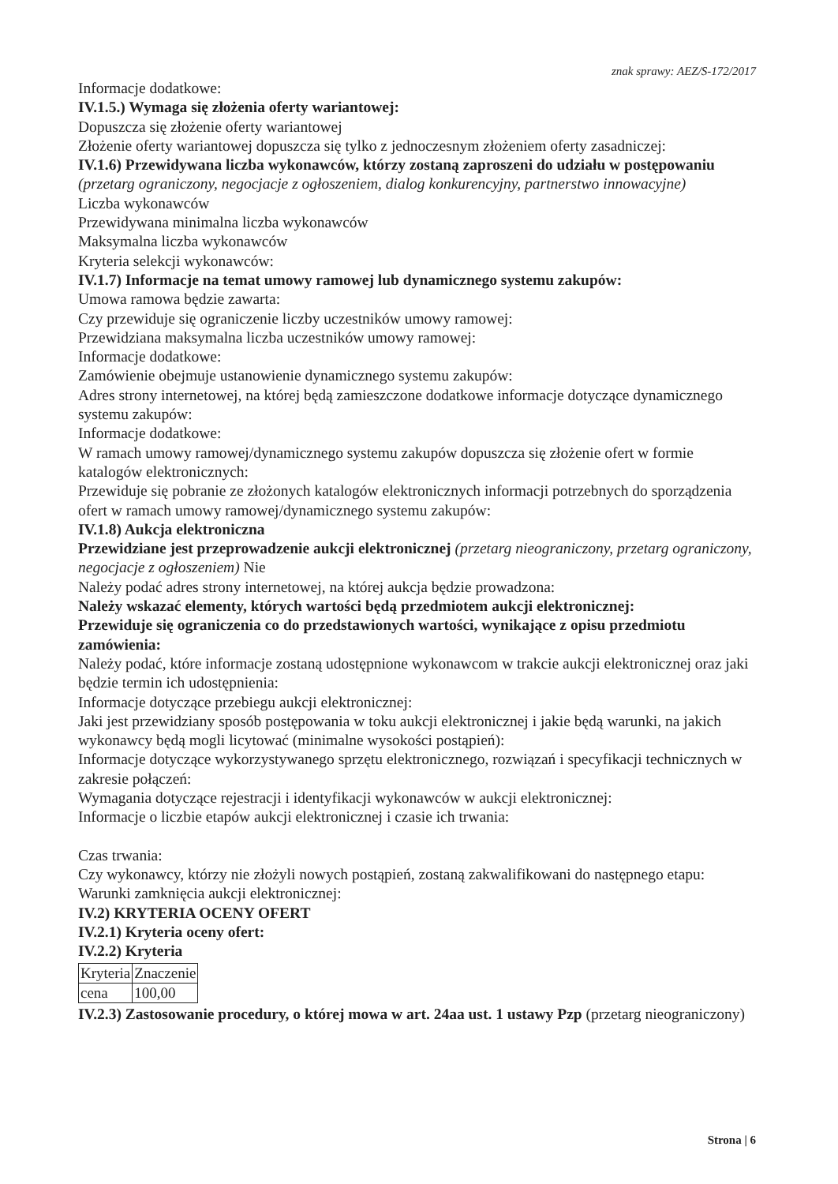znak sprawy: AEZ/S-172/2017
Informacje dodatkowe:
IV.1.5.) Wymaga się złożenia oferty wariantowej:
Dopuszcza się złożenie oferty wariantowej
Złożenie oferty wariantowej dopuszcza się tylko z jednoczesnym złożeniem oferty zasadniczej:
IV.1.6) Przewidywana liczba wykonawców, którzy zostaną zaproszeni do udziału w postępowaniu
(przetarg ograniczony, negocjacje z ogłoszeniem, dialog konkurencyjny, partnerstwo innowacyjne)
Liczba wykonawców
Przewidywana minimalna liczba wykonawców
Maksymalna liczba wykonawców
Kryteria selekcji wykonawców:
IV.1.7) Informacje na temat umowy ramowej lub dynamicznego systemu zakupów:
Umowa ramowa będzie zawarta:
Czy przewiduje się ograniczenie liczby uczestników umowy ramowej:
Przewidziana maksymalna liczba uczestników umowy ramowej:
Informacje dodatkowe:
Zamówienie obejmuje ustanowienie dynamicznego systemu zakupów:
Adres strony internetowej, na której będą zamieszczone dodatkowe informacje dotyczące dynamicznego systemu zakupów:
Informacje dodatkowe:
W ramach umowy ramowej/dynamicznego systemu zakupów dopuszcza się złożenie ofert w formie katalogów elektronicznych:
Przewiduje się pobranie ze złożonych katalogów elektronicznych informacji potrzebnych do sporządzenia ofert w ramach umowy ramowej/dynamicznego systemu zakupów:
IV.1.8) Aukcja elektroniczna
Przewidziane jest przeprowadzenie aukcji elektronicznej (przetarg nieograniczony, przetarg ograniczony, negocjacje z ogłoszeniem) Nie
Należy podać adres strony internetowej, na której aukcja będzie prowadzona:
Należy wskazać elementy, których wartości będą przedmiotem aukcji elektronicznej:
Przewiduje się ograniczenia co do przedstawionych wartości, wynikające z opisu przedmiotu zamówienia:
Należy podać, które informacje zostaną udostępnione wykonawcom w trakcie aukcji elektronicznej oraz jaki będzie termin ich udostępnienia:
Informacje dotyczące przebiegu aukcji elektronicznej:
Jaki jest przewidziany sposób postępowania w toku aukcji elektronicznej i jakie będą warunki, na jakich wykonawcy będą mogli licytować (minimalne wysokości postąpień):
Informacje dotyczące wykorzystywanego sprzętu elektronicznego, rozwiązań i specyfikacji technicznych w zakresie połączeń:
Wymagania dotyczące rejestracji i identyfikacji wykonawców w aukcji elektronicznej:
Informacje o liczbie etapów aukcji elektronicznej i czasie ich trwania:
Czas trwania:
Czy wykonawcy, którzy nie złożyli nowych postąpień, zostaną zakwalifikowani do następnego etapu:
Warunki zamknięcia aukcji elektronicznej:
IV.2) KRYTERIA OCENY OFERT
IV.2.1) Kryteria oceny ofert:
IV.2.2) Kryteria
| Kryteria | Znaczenie |
| cena | 100,00 |
IV.2.3) Zastosowanie procedury, o której mowa w art. 24aa ust. 1 ustawy Pzp (przetarg nieograniczony)
Strona | 6